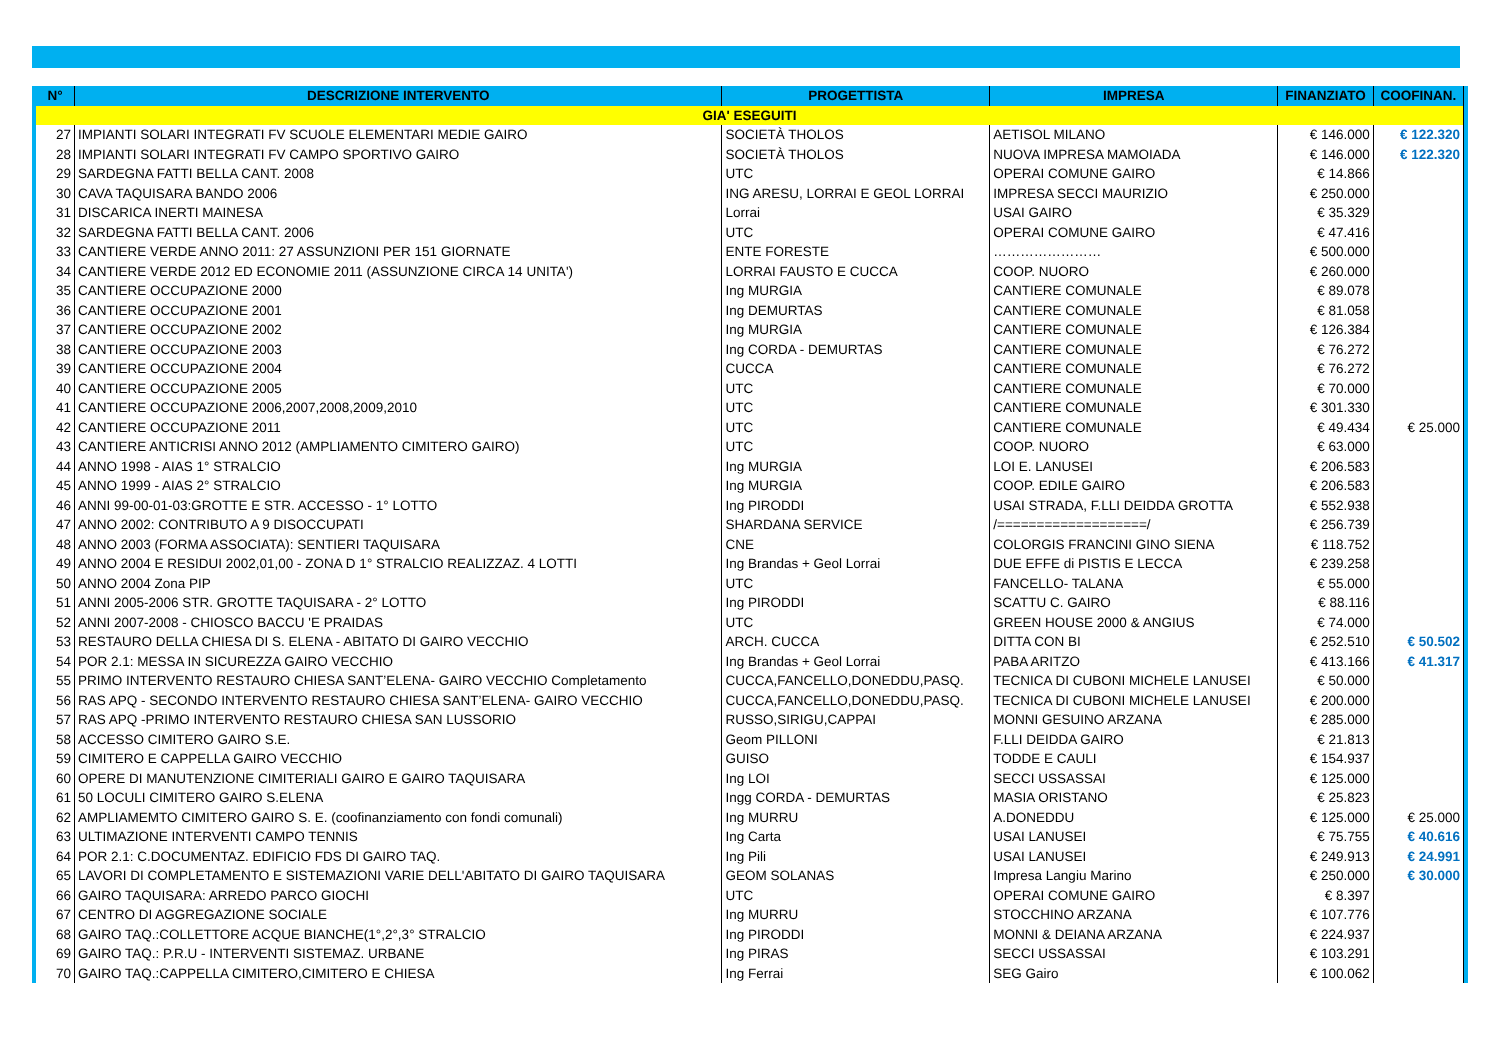| N° | DESCRIZIONE INTERVENTO | PROGETTISTA | IMPRESA | FINANZIATO | COOFINAN. |
| --- | --- | --- | --- | --- | --- |
| GIA' ESEGUITI | | | | | |
| 27 | IMPIANTI SOLARI INTEGRATI FV SCUOLE ELEMENTARI MEDIE GAIRO | SOCIETÀ THOLOS | AETISOL MILANO | € 146.000 | € 122.320 |
| 28 | IMPIANTI SOLARI INTEGRATI FV CAMPO SPORTIVO GAIRO | SOCIETÀ THOLOS | NUOVA IMPRESA MAMOIADA | € 146.000 | € 122.320 |
| 29 | SARDEGNA FATTI BELLA CANT. 2008 | UTC | OPERAI COMUNE GAIRO | € 14.866 | |
| 30 | CAVA TAQUISARA BANDO 2006 | ING ARESU, LORRAI E GEOL LORRAI | IMPRESA SECCI MAURIZIO | € 250.000 | |
| 31 | DISCARICA INERTI MAINESA | Lorrai | USAI GAIRO | € 35.329 | |
| 32 | SARDEGNA FATTI BELLA CANT. 2006 | UTC | OPERAI COMUNE GAIRO | € 47.416 | |
| 33 | CANTIERE VERDE ANNO 2011: 27 ASSUNZIONI PER 151 GIORNATE | ENTE FORESTE | …………………… | € 500.000 | |
| 34 | CANTIERE VERDE 2012 ED ECONOMIE 2011 (ASSUNZIONE CIRCA 14 UNITA') | LORRAI FAUSTO E CUCCA | COOP. NUORO | € 260.000 | |
| 35 | CANTIERE OCCUPAZIONE 2000 | Ing MURGIA | CANTIERE COMUNALE | € 89.078 | |
| 36 | CANTIERE OCCUPAZIONE 2001 | Ing DEMURTAS | CANTIERE COMUNALE | € 81.058 | |
| 37 | CANTIERE OCCUPAZIONE 2002 | Ing MURGIA | CANTIERE COMUNALE | € 126.384 | |
| 38 | CANTIERE OCCUPAZIONE 2003 | Ing CORDA - DEMURTAS | CANTIERE COMUNALE | € 76.272 | |
| 39 | CANTIERE OCCUPAZIONE 2004 | CUCCA | CANTIERE COMUNALE | € 76.272 | |
| 40 | CANTIERE OCCUPAZIONE 2005 | UTC | CANTIERE COMUNALE | € 70.000 | |
| 41 | CANTIERE OCCUPAZIONE 2006,2007,2008,2009,2010 | UTC | CANTIERE COMUNALE | € 301.330 | |
| 42 | CANTIERE OCCUPAZIONE 2011 | UTC | CANTIERE COMUNALE | € 49.434 | € 25.000 |
| 43 | CANTIERE ANTICRISI ANNO 2012 (AMPLIAMENTO CIMITERO GAIRO) | UTC | COOP. NUORO | € 63.000 | |
| 44 | ANNO 1998 - AIAS 1° STRALCIO | Ing MURGIA | LOI E. LANUSEI | € 206.583 | |
| 45 | ANNO 1999 - AIAS 2° STRALCIO | Ing MURGIA | COOP. EDILE GAIRO | € 206.583 | |
| 46 | ANNI 99-00-01-03:GROTTE E STR. ACCESSO - 1° LOTTO | Ing PIRODDI | USAI STRADA, F.LLI DEIDDA GROTTA | € 552.938 | |
| 47 | ANNO 2002: CONTRIBUTO A 9 DISOCCUPATI | SHARDANA SERVICE | /===================/ | € 256.739 | |
| 48 | ANNO 2003 (FORMA ASSOCIATA): SENTIERI TAQUISARA | CNE | COLORGIS FRANCINI GINO SIENA | € 118.752 | |
| 49 | ANNO 2004 E RESIDUI 2002,01,00 - ZONA D 1° STRALCIO REALIZZAZ. 4 LOTTI | Ing Brandas + Geol Lorrai | DUE EFFE di PISTIS E LECCA | € 239.258 | |
| 50 | ANNO 2004 Zona PIP | UTC | FANCELLO- TALANA | € 55.000 | |
| 51 | ANNI 2005-2006 STR. GROTTE TAQUISARA - 2° LOTTO | Ing PIRODDI | SCATTU C. GAIRO | € 88.116 | |
| 52 | ANNI 2007-2008 - CHIOSCO BACCU 'E PRAIDAS | UTC | GREEN HOUSE 2000 & ANGIUS | € 74.000 | |
| 53 | RESTAURO DELLA CHIESA DI S. ELENA - ABITATO DI GAIRO VECCHIO | ARCH. CUCCA | DITTA CON BI | € 252.510 | € 50.502 |
| 54 | POR 2.1: MESSA IN SICUREZZA GAIRO VECCHIO | Ing Brandas + Geol Lorrai | PABA ARITZO | € 413.166 | € 41.317 |
| 55 | PRIMO INTERVENTO RESTAURO CHIESA SANT’ELENA- GAIRO VECCHIO Completamento | CUCCA,FANCELLO,DONEDDU,PASQ. | TECNICA DI CUBONI MICHELE LANUSEI | € 50.000 | |
| 56 | RAS APQ - SECONDO INTERVENTO RESTAURO CHIESA SANT’ELENA- GAIRO VECCHIO | CUCCA,FANCELLO,DONEDDU,PASQ. | TECNICA DI CUBONI MICHELE LANUSEI | € 200.000 | |
| 57 | RAS APQ -PRIMO INTERVENTO RESTAURO CHIESA SAN LUSSORIO | RUSSO,SIRIGU,CAPPAI | MONNI GESUINO ARZANA | € 285.000 | |
| 58 | ACCESSO CIMITERO GAIRO S.E. | Geom PILLONI | F.LLI DEIDDA GAIRO | € 21.813 | |
| 59 | CIMITERO E CAPPELLA GAIRO VECCHIO | GUISO | TODDE E CAULI | € 154.937 | |
| 60 | OPERE DI MANUTENZIONE CIMITERIALI GAIRO E GAIRO TAQUISARA | Ing LOI | SECCI USSASSAI | € 125.000 | |
| 61 | 50 LOCULI CIMITERO GAIRO S.ELENA | Ingg CORDA - DEMURTAS | MASIA ORISTANO | € 25.823 | |
| 62 | AMPLIAMEMTO CIMITERO GAIRO S. E. (coofinanziamento con fondi comunali) | Ing MURRU | A.DONEDDU | € 125.000 | € 25.000 |
| 63 | ULTIMAZIONE INTERVENTI CAMPO TENNIS | Ing Carta | USAI LANUSEI | € 75.755 | € 40.616 |
| 64 | POR 2.1: C.DOCUMENTAZ. EDIFICIO FDS DI GAIRO TAQ. | Ing Pili | USAI LANUSEI | € 249.913 | € 24.991 |
| 65 | LAVORI DI COMPLETAMENTO E SISTEMAZIONI VARIE DELL'ABITATO DI GAIRO TAQUISARA | GEOM SOLANAS | Impresa Langiu Marino | € 250.000 | € 30.000 |
| 66 | GAIRO TAQUISARA: ARREDO PARCO GIOCHI | UTC | OPERAI COMUNE GAIRO | € 8.397 | |
| 67 | CENTRO DI AGGREGAZIONE SOCIALE | Ing MURRU | STOCCHINO ARZANA | € 107.776 | |
| 68 | GAIRO TAQ.:COLLETTORE ACQUE BIANCHE(1°,2°,3° STRALCIO | Ing PIRODDI | MONNI & DEIANA ARZANA | € 224.937 | |
| 69 | GAIRO TAQ.: P.R.U - INTERVENTI SISTEMAZ. URBANE | Ing PIRAS | SECCI USSASSAI | € 103.291 | |
| 70 | GAIRO TAQ.:CAPPELLA CIMITERO,CIMITERO E CHIESA | Ing Ferrai | SEG Gairo | € 100.062 | |